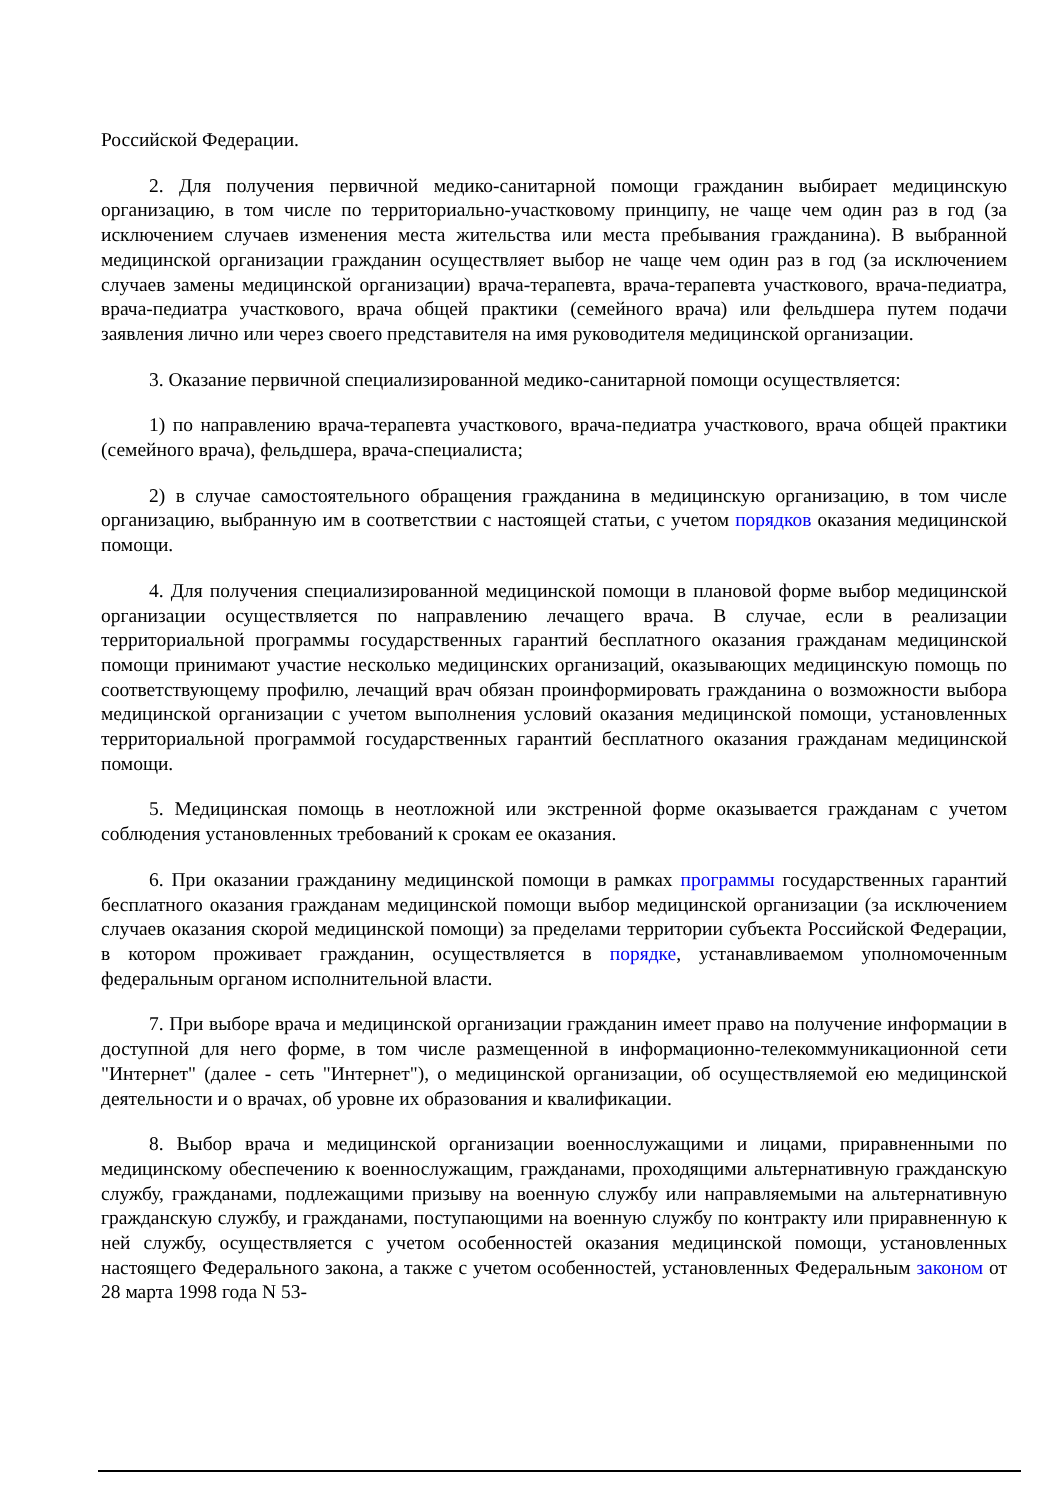Российской Федерации.
2. Для получения первичной медико-санитарной помощи гражданин выбирает медицинскую организацию, в том числе по территориально-участковому принципу, не чаще чем один раз в год (за исключением случаев изменения места жительства или места пребывания гражданина). В выбранной медицинской организации гражданин осуществляет выбор не чаще чем один раз в год (за исключением случаев замены медицинской организации) врача-терапевта, врача-терапевта участкового, врача-педиатра, врача-педиатра участкового, врача общей практики (семейного врача) или фельдшера путем подачи заявления лично или через своего представителя на имя руководителя медицинской организации.
3. Оказание первичной специализированной медико-санитарной помощи осуществляется:
1) по направлению врача-терапевта участкового, врача-педиатра участкового, врача общей практики (семейного врача), фельдшера, врача-специалиста;
2) в случае самостоятельного обращения гражданина в медицинскую организацию, в том числе организацию, выбранную им в соответствии с настоящей статьи, с учетом порядков оказания медицинской помощи.
4. Для получения специализированной медицинской помощи в плановой форме выбор медицинской организации осуществляется по направлению лечащего врача. В случае, если в реализации территориальной программы государственных гарантий бесплатного оказания гражданам медицинской помощи принимают участие несколько медицинских организаций, оказывающих медицинскую помощь по соответствующему профилю, лечащий врач обязан проинформировать гражданина о возможности выбора медицинской организации с учетом выполнения условий оказания медицинской помощи, установленных территориальной программой государственных гарантий бесплатного оказания гражданам медицинской помощи.
5. Медицинская помощь в неотложной или экстренной форме оказывается гражданам с учетом соблюдения установленных требований к срокам ее оказания.
6. При оказании гражданину медицинской помощи в рамках программы государственных гарантий бесплатного оказания гражданам медицинской помощи выбор медицинской организации (за исключением случаев оказания скорой медицинской помощи) за пределами территории субъекта Российской Федерации, в котором проживает гражданин, осуществляется в порядке, устанавливаемом уполномоченным федеральным органом исполнительной власти.
7. При выборе врача и медицинской организации гражданин имеет право на получение информации в доступной для него форме, в том числе размещенной в информационно-телекоммуникационной сети "Интернет" (далее - сеть "Интернет"), о медицинской организации, об осуществляемой ею медицинской деятельности и о врачах, об уровне их образования и квалификации.
8. Выбор врача и медицинской организации военнослужащими и лицами, приравненными по медицинскому обеспечению к военнослужащим, гражданами, проходящими альтернативную гражданскую службу, гражданами, подлежащими призыву на военную службу или направляемыми на альтернативную гражданскую службу, и гражданами, поступающими на военную службу по контракту или приравненную к ней службу, осуществляется с учетом особенностей оказания медицинской помощи, установленных настоящего Федерального закона, а также с учетом особенностей, установленных Федеральным законом от 28 марта 1998 года N 53-